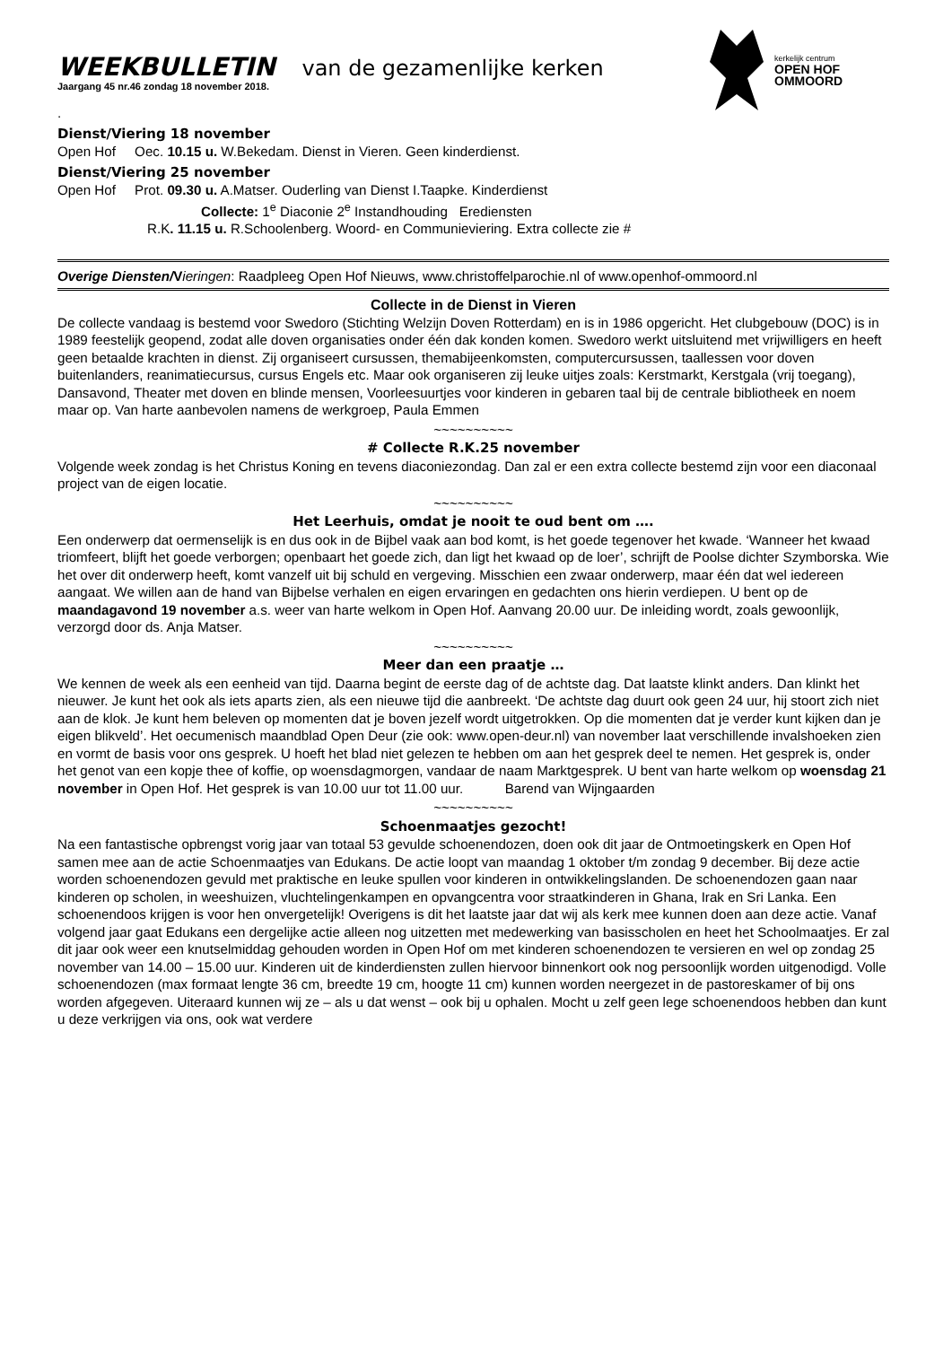kerkelijk centrum
OPEN HOF
OMMOORD
WEEKBULLETIN van de gezamenlijke kerken
Jaargang 45 nr.46 zondag 18 november 2018.
.
Dienst/Viering 18 november
Open Hof Oec. 10.15 u. W.Bekedam. Dienst in Vieren. Geen kinderdienst.
Dienst/Viering 25 november
Open Hof Prot. 09.30 u. A.Matser. Ouderling van Dienst I.Taapke. Kinderdienst
Collecte: 1<sup>e</sup> Diaconie 2<sup>e</sup> Instandhouding Erediensten
R.K. 11.15 u. R.Schoolenberg. Woord- en Communieviering. Extra collecte zie #
Overige Diensten/V ieringen: Raadpleeg Open Hof Nieuws, www.christoffelparochie.nl of www.openhof-ommoord.nl
Collecte in de Dienst in Vieren
De collecte vandaag is bestemd voor Swedoro (Stichting Welzijn Doven Rotterdam) en is in 1986 opgericht. Het clubgebouw (DOC) is in 1989 feestelijk geopend, zodat alle doven organisaties onder één dak konden komen. Swedoro werkt uitsluitend met vrijwilligers en heeft geen betaalde krachten in dienst. Zij organiseert cursussen, themabijeenkomsten, computercursussen, taallessen voor doven buitenlanders, reanimatiecursus, cursus Engels etc. Maar ook organiseren zij leuke uitjes zoals: Kerstmarkt, Kerstgala (vrij toegang), Dansavond, Theater met doven en blinde mensen, Voorleesuurtjes voor kinderen in gebaren taal bij de centrale bibliotheek en noem maar op. Van harte aanbevolen namens de werkgroep, Paula Emmen
~~~~~~~~~~
# Collecte R.K.25 november
Volgende week zondag is het Christus Koning en tevens diaconiezondag. Dan zal er een extra collecte bestemd zijn voor een diaconaal project van de eigen locatie.
~~~~~~~~~~
Het Leerhuis, omdat je nooit te oud bent om ….
Een onderwerp dat oermenselijk is en dus ook in de Bijbel vaak aan bod komt, is het goede tegenover het kwade. ‘Wanneer het kwaad triomfeert, blijft het goede verborgen; openbaart het goede zich, dan ligt het kwaad op de loer’, schrijft de Poolse dichter Szymborska. Wie het over dit onderwerp heeft, komt vanzelf uit bij schuld en vergeving. Misschien een zwaar onderwerp, maar één dat wel iedereen aangaat. We willen aan de hand van Bijbelse verhalen en eigen ervaringen en gedachten ons hierin verdiepen. U bent op de maandagavond 19 november a.s. weer van harte welkom in Open Hof. Aanvang 20.00 uur. De inleiding wordt, zoals gewoonlijk, verzorgd door ds. Anja Matser.
~~~~~~~~~~
Meer dan een praatje …
We kennen de week als een eenheid van tijd. Daarna begint de eerste dag of de achtste dag. Dat laatste klinkt anders. Dan klinkt het nieuwer. Je kunt het ook als iets aparts zien, als een nieuwe tijd die aanbreekt. ‘De achtste dag duurt ook geen 24 uur, hij stoort zich niet aan de klok. Je kunt hem beleven op momenten dat je boven jezelf wordt uitgetrokken. Op die momenten dat je verder kunt kijken dan je eigen blikveld’. Het oecumenisch maandblad Open Deur (zie ook: www.open-deur.nl) van november laat verschillende invalshoeken zien en vormt de basis voor ons gesprek. U hoeft het blad niet gelezen te hebben om aan het gesprek deel te nemen. Het gesprek is, onder het genot van een kopje thee of koffie, op woensdagmorgen, vandaar de naam Marktgesprek. U bent van harte welkom op woensdag 21 november in Open Hof. Het gesprek is van 10.00 uur tot 11.00 uur. Barend van Wijngaarden
~~~~~~~~~~
Schoenmaatjes gezocht!
Na een fantastische opbrengst vorig jaar van totaal 53 gevulde schoenendozen, doen ook dit jaar de Ontmoetingskerk en Open Hof samen mee aan de actie Schoenmaatjes van Edukans. De actie loopt van maandag 1 oktober t/m zondag 9 december. Bij deze actie worden schoenendozen gevuld met praktische en leuke spullen voor kinderen in ontwikkelingslanden. De schoenendozen gaan naar kinderen op scholen, in weeshuizen, vluchtelingenkampen en opvangcentra voor straatkinderen in Ghana, Irak en Sri Lanka. Een schoenendoos krijgen is voor hen onvergetelijk! Overigens is dit het laatste jaar dat wij als kerk mee kunnen doen aan deze actie. Vanaf volgend jaar gaat Edukans een dergelijke actie alleen nog uitzetten met medewerking van basisscholen en heet het Schoolmaatjes. Er zal dit jaar ook weer een knutselmiddag gehouden worden in Open Hof om met kinderen schoenendozen te versieren en wel op zondag 25 november van 14.00 – 15.00 uur. Kinderen uit de kinderdiensten zullen hiervoor binnenkort ook nog persoonlijk worden uitgenodigd. Volle schoenendozen (max formaat lengte 36 cm, breedte 19 cm, hoogte 11 cm) kunnen worden neergezet in de pastoreskamer of bij ons worden afgegeven. Uiteraard kunnen wij ze – als u dat wenst – ook bij u ophalen. Mocht u zelf geen lege schoenendoos hebben dan kunt u deze verkrijgen via ons, ook wat verdere